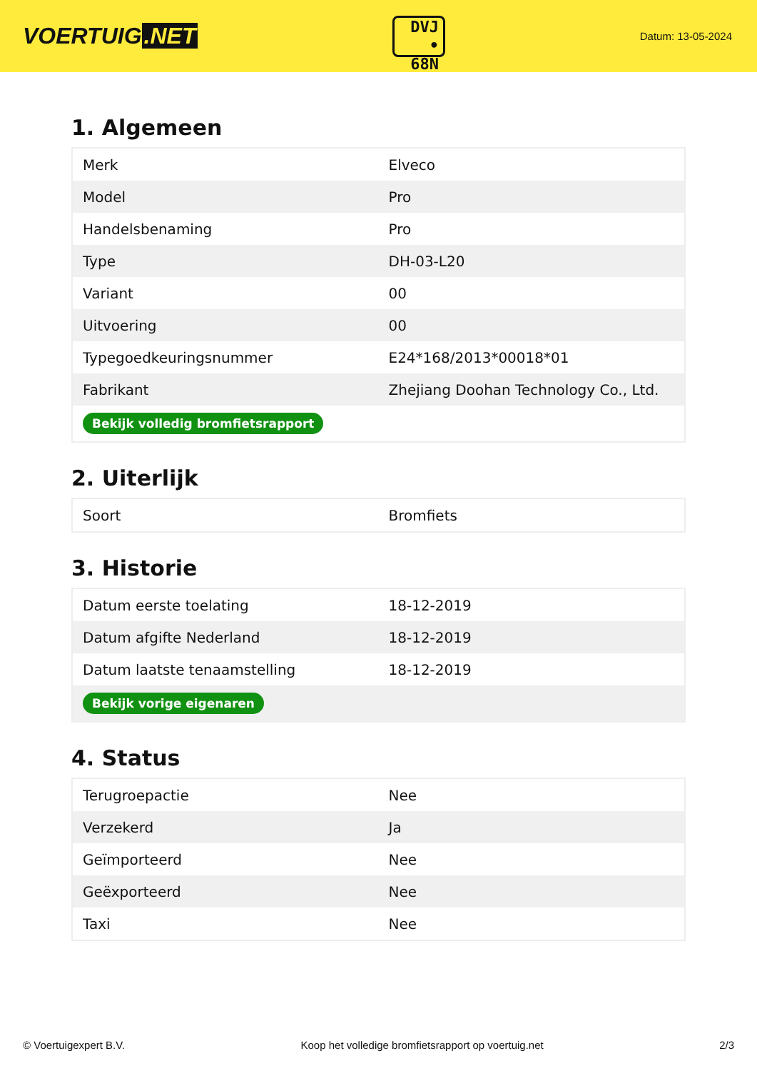VOERTUIG.NET
DVJ
• 68N
Datum: 13-05-2024
1. Algemeen
| Merk | Elveco |
| Model | Pro |
| Handelsbenaming | Pro |
| Type | DH-03-L20 |
| Variant | 00 |
| Uitvoering | 00 |
| Typegoedkeuringsnummer | E24*168/2013*00018*01 |
| Fabrikant | Zhejiang Doohan Technology Co., Ltd. |
| Bekijk volledig bromfietsrapport | |
2. Uiterlijk
| Soort | Bromfiets |
3. Historie
| Datum eerste toelating | 18-12-2019 |
| Datum afgifte Nederland | 18-12-2019 |
| Datum laatste tenaamstelling | 18-12-2019 |
| Bekijk vorige eigenaren | |
4. Status
| Terugroepactie | Nee |
| Verzekerd | Ja |
| Geïmporteerd | Nee |
| Geëxporteerd | Nee |
| Taxi | Nee |
© Voertuigexpert B.V. Koop het volledige bromfietsrapport op voertuig.net 2/3